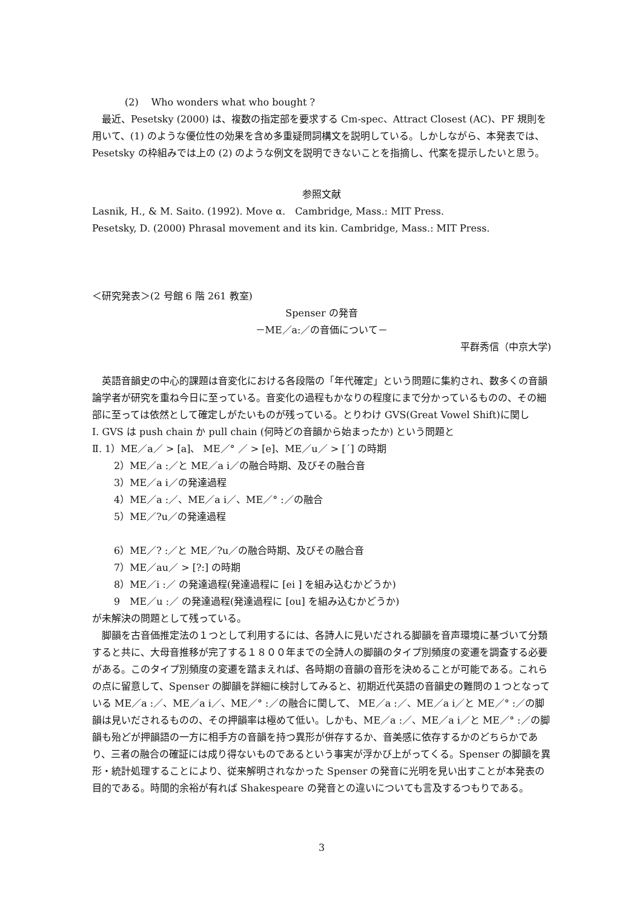(2)　 Who wonders what who bought ?
最近、Pesetsky (2000) は、複数の指定部を要求する Cm-spec、Attract Closest (AC)、PF 規則を用いて、(1) のような優位性の効果を含め多重疑問詞構文を説明している。しかしながら、本発表では、Pesetsky の枠組みでは上の (2) のような例文を説明できないことを指摘し、代案を提示したいと思う。
参照文献
Lasnik, H., & M. Saito. (1992). Move α.　Cambridge, Mass.: MIT Press.
Pesetsky, D. (2000) Phrasal movement and its kin. Cambridge, Mass.: MIT Press.
＜研究発表＞(2 号館 6 階 261 教室)
Spenser の発音
－ME／a:／の音価について－
平群秀信（中京大学)
英語音韻史の中心的課題は音変化における各段階の「年代確定」という問題に集約され、数多くの音韻論学者が研究を重ね今日に至っている。音変化の過程もかなりの程度にまで分かっているものの、その細部に至っては依然として確定しがたいものが残っている。とりわけ GVS(Great Vowel Shift)に関し
Ⅰ. GVS は push chain か pull chain (何時どの音韻から始まったか) という問題と
Ⅱ. 1）ME／a／ > [a]、 ME／° ／ > [e]、ME／u／ > [ˊ] の時期
2）ME／a :／と ME／a i／の融合時期、及びその融合音
3）ME／a i／の発達過程
4）ME／a :／、ME／a i／、ME／° :／の融合
5）ME／?u／の発達過程
6）ME／? :／と ME／?u／の融合時期、及びその融合音
7）ME／au／ > [?:] の時期
8）ME／i :／ の発達過程(発達過程に [ei ] を組み込むかどうか)
9　ME／u :／ の発達過程(発達過程に [ou] を組み込むかどうか)
が未解決の問題として残っている。
脚韻を古音価推定法の１つとして利用するには、各詩人に見いだされる脚韻を音声環境に基づいて分類すると共に、大母音推移が完了する１８００年までの全詩人の脚韻のタイプ別頻度の変遷を調査する必要がある。このタイプ別頻度の変遷を踏まえれば、各時期の音韻の音形を決めることが可能である。これらの点に留意して、Spenser の脚韻を詳細に検討してみると、初期近代英語の音韻史の難問の１つとなっている ME／a :／、ME／a i／、ME／° :／の融合に関して、 ME／a :／、ME／a i／と ME／° :／の脚韻は見いだされるものの、その押韻率は極めて低い。しかも、ME／a :／、ME／a i／と ME／° :／の脚韻も殆どが押韻語の一方に相手方の音韻を持つ異形が併存するか、音美感に依存するかのどちらかであり、三者の融合の確証には成り得ないものであるという事実が浮かび上がってくる。Spenser の脚韻を異形・統計処理することにより、従来解明されなかった Spenser の発音に光明を見い出すことが本発表の目的である。時間的余裕が有れば Shakespeare の発音との違いについても言及するつもりである。
3